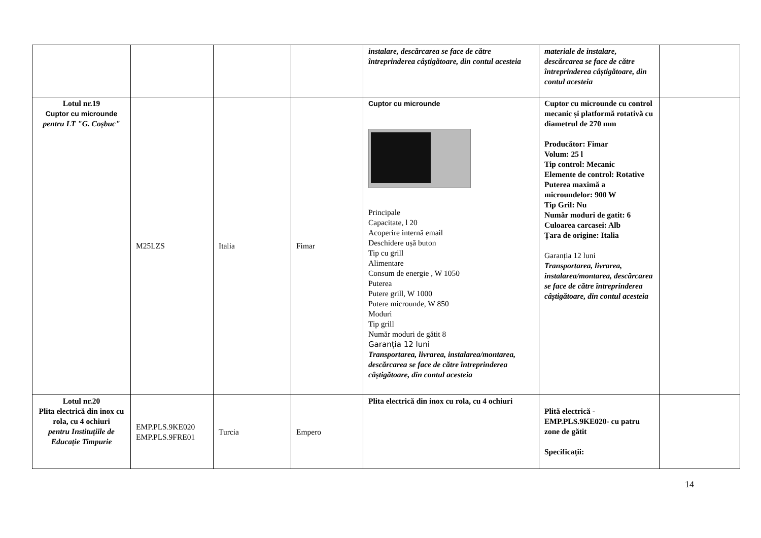| | | | | instalare, descărcarea se face de către întreprinderea câștigătoare, din contul acesteia | materiale de instalare, descărcarea se face de către întreprinderea câștigătoare, din contul acesteia | |
| Lotul nr.19 Cuptor cu microunde pentru LT "G. Coșbuc" | M25LZS | Italia | Fimar | Cuptor cu microunde Principale Capacitate, l 20 Acoperire internă email Deschidere ușă buton Tip cu grill Alimentare Consum de energie , W 1050 Puterea Putere grill, W 1000 Putere microunde, W 850 Moduri Tip grill Număr moduri de gătit 8 Garanția 12 luni Transportarea, livrarea, instalarea/montarea, descărcarea se face de către întreprinderea câștigătoare, din contul acesteia | Cuptor cu microunde cu control mecanic și platformă rotativă cu diametrul de 270 mm Producător: Fimar Volum: 25 l Tip control: Mecanic Elemente de control: Rotative Puterea maximă a microundelor: 900 W Tip Gril: Nu Număr moduri de gatit: 6 Culoarea carcasei: Alb Țara de origine: Italia Garanția 12 luni Transportarea, livrarea, instalarea/montarea, descărcarea se face de către întreprinderea câștigătoare, din contul acesteia | |
| Lotul nr.20 Plita electrică din inox cu rola, cu 4 ochiuri pentru Instituțiile de Educație Timpurie | EMP.PLS.9KE020 EMP.PLS.9FRE01 | Turcia | Empero | Plita electrică din inox cu rola, cu 4 ochiuri | Plită electrică - EMP.PLS.9KE020- cu patru zone de gătit Specificații: | |
14